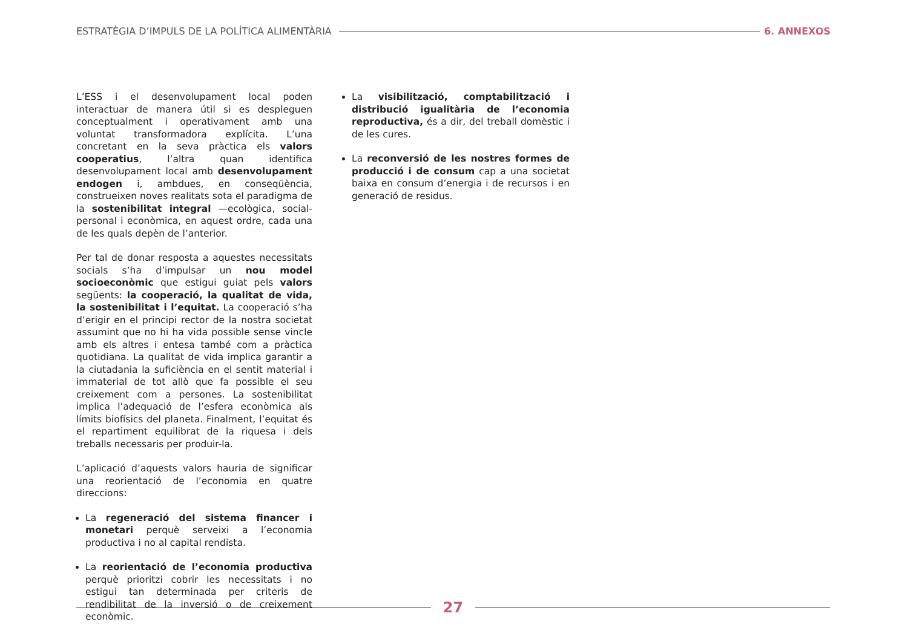ESTRATÈGIA D’IMPULS DE LA POLÍTICA ALIMENTÀRIA
6. ANNEXOS
L’ESS i el desenvolupament local poden interactuar de manera útil si es despleguen conceptualment i operativament amb una voluntat transformadora explícita. L’una concretant en la seva pràctica els valors cooperatius, l’altra quan identifica desenvolupament local amb desenvolupament endogen i, ambdues, en conseqüència, construeixen noves realitats sota el paradigma de la sostenibilitat integral —ecològica, social-personal i econòmica, en aquest ordre, cada una de les quals depèn de l’anterior.
Per tal de donar resposta a aquestes necessitats socials s’ha d’impulsar un nou model socioeconòmic que estigui guiat pels valors següents: la cooperació, la qualitat de vida, la sostenibilitat i l’equitat. La cooperació s’ha d’erigir en el principi rector de la nostra societat assumint que no hi ha vida possible sense vincle amb els altres i entesa també com a pràctica quotidiana. La qualitat de vida implica garantir a la ciutadania la suficiència en el sentit material i immaterial de tot allò que fa possible el seu creixement com a persones. La sostenibilitat implica l’adequació de l’esfera econòmica als límits biofísics del planeta. Finalment, l’equitat és el repartiment equilibrat de la riquesa i dels treballs necessaris per produir-la.
L’aplicació d’aquests valors hauria de significar una reorientació de l’economia en quatre direccions:
La regeneració del sistema financer i monetari perquè serveixi a l’economia productiva i no al capital rendista.
La reorientació de l’economia productiva perquè prioritzi cobrir les necessitats i no estigui tan determinada per criteris de rendibilitat de la inversió o de creixement econòmic.
La visibilització, comptabilització i distribució igualitària de l’economia reproductiva, és a dir, del treball domèstic i de les cures.
La reconversió de les nostres formes de producció i de consum cap a una societat baixa en consum d’energia i de recursos i en generació de residus.
27